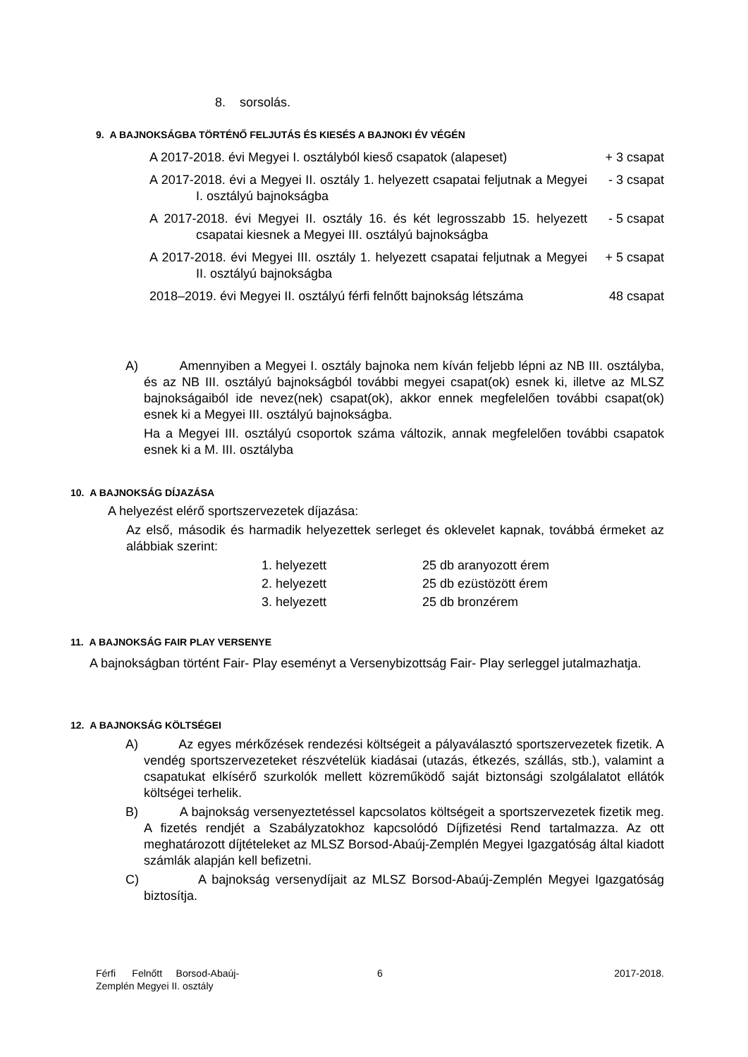8. sorsolás.
9. A BAJNOKSÁGBA TÖRTÉNŐ FELJUTÁS ÉS KIESÉS A BAJNOKI ÉV VÉGÉN
| A 2017-2018. évi Megyei I. osztályból kieső csapatok (alapeset) | + 3 csapat |
| A 2017-2018. évi a Megyei II. osztály 1. helyezett csapatai feljutnak a Megyei I. osztályú bajnokságba | - 3 csapat |
| A 2017-2018. évi Megyei II. osztály 16. és két legrosszabb 15. helyezett csapatai kiesnek a Megyei III. osztályú bajnokságba | - 5 csapat |
| A 2017-2018. évi Megyei III. osztály 1. helyezett csapatai feljutnak a Megyei II. osztályú bajnokságba | + 5 csapat |
| 2018–2019. évi Megyei II. osztályú férfi felnőtt bajnokság létszáma | 48 csapat |
A) Amennyiben a Megyei I. osztály bajnoka nem kíván feljebb lépni az NB III. osztályba, és az NB III. osztályú bajnokságból további megyei csapat(ok) esnek ki, illetve az MLSZ bajnokságaiból ide nevez(nek) csapat(ok), akkor ennek megfelelően további csapat(ok) esnek ki a Megyei III. osztályú bajnokságba.
Ha a Megyei III. osztályú csoportok száma változik, annak megfelelően további csapatok esnek ki a M. III. osztályba
10. A BAJNOKSÁG DÍJAZÁSA
A helyezést elérő sportszervezetek díjazása:
Az első, második és harmadik helyezettek serleget és oklevelet kapnak, továbbá érmeket az alábbiak szerint:
| 1. helyezett | 25 db aranyozott érem |
| 2. helyezett | 25 db ezüstözött érem |
| 3. helyezett | 25 db bronzérem |
11. A BAJNOKSÁG FAIR PLAY VERSENYE
A bajnokságban történt Fair- Play eseményt a Versenybizottság Fair- Play serleggel jutalmazhatja.
12. A BAJNOKSÁG KÖLTSÉGEI
A) Az egyes mérkőzések rendezési költségeit a pályaválasztó sportszervezetek fizetik. A vendég sportszervezeteket részvételük kiadásai (utazás, étkezés, szállás, stb.), valamint a csapatukat elkísérő szurkolók mellett közreműködő saját biztonsági szolgálalatot ellátók költségei terhelik.
B) A bajnokság versenyeztetéssel kapcsolatos költségeit a sportszervezetek fizetik meg. A fizetés rendjét a Szabályzatokhoz kapcsolódó Díjfizetési Rend tartalmazza. Az ott meghatározott díjtételeket az MLSZ Borsod-Abaúj-Zemplén Megyei Igazgatóság által kiadott számlák alapján kell befizetni.
C) A bajnokság versenydíjait az MLSZ Borsod-Abaúj-Zemplén Megyei Igazgatóság biztosítja.
| Férfi Felnőtt Borsod-Abaúj- Zemplén Megyei II. osztály | 6 | 2017-2018. |